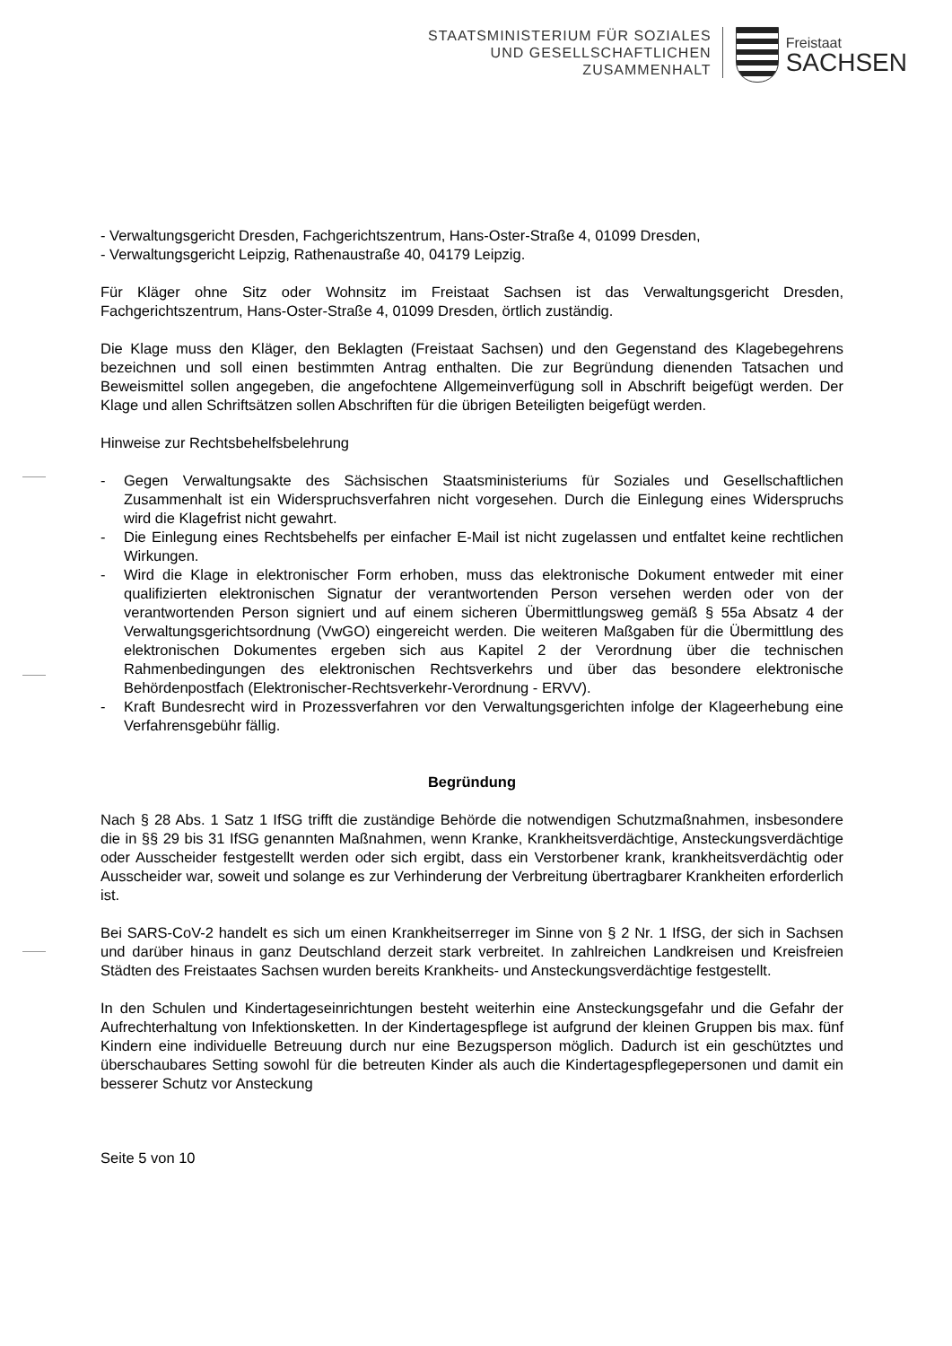STAATSMINISTERIUM FÜR SOZIALES
UND GESELLSCHAFTLICHEN
ZUSAMMENHALT
Freistaat
SACHSEN
- Verwaltungsgericht Dresden, Fachgerichtszentrum, Hans-Oster-Straße 4, 01099 Dresden,
- Verwaltungsgericht Leipzig, Rathenaustraße 40, 04179 Leipzig.
Für Kläger ohne Sitz oder Wohnsitz im Freistaat Sachsen ist das Verwaltungsgericht Dresden, Fachgerichtszentrum, Hans-Oster-Straße 4, 01099 Dresden, örtlich zuständig.
Die Klage muss den Kläger, den Beklagten (Freistaat Sachsen) und den Gegenstand des Klagebegehrens bezeichnen und soll einen bestimmten Antrag enthalten. Die zur Begründung dienenden Tatsachen und Beweismittel sollen angegeben, die angefochtene Allgemeinverfügung soll in Abschrift beigefügt werden. Der Klage und allen Schriftsätzen sollen Abschriften für die übrigen Beteiligten beigefügt werden.
Hinweise zur Rechtsbehelfsbelehrung
- Gegen Verwaltungsakte des Sächsischen Staatsministeriums für Soziales und Gesellschaftlichen Zusammenhalt ist ein Widerspruchsverfahren nicht vorgesehen. Durch die Einlegung eines Widerspruchs wird die Klagefrist nicht gewahrt.
- Die Einlegung eines Rechtsbehelfs per einfacher E-Mail ist nicht zugelassen und entfaltet keine rechtlichen Wirkungen.
- Wird die Klage in elektronischer Form erhoben, muss das elektronische Dokument entweder mit einer qualifizierten elektronischen Signatur der verantwortenden Person versehen werden oder von der verantwortenden Person signiert und auf einem sicheren Übermittlungsweg gemäß § 55a Absatz 4 der Verwaltungsgerichtsordnung (VwGO) eingereicht werden. Die weiteren Maßgaben für die Übermittlung des elektronischen Dokumentes ergeben sich aus Kapitel 2 der Verordnung über die technischen Rahmenbedingungen des elektronischen Rechtsverkehrs und über das besondere elektronische Behördenpostfach (Elektronischer-Rechtsverkehr-Verordnung - ERVV).
- Kraft Bundesrecht wird in Prozessverfahren vor den Verwaltungsgerichten infolge der Klageerhebung eine Verfahrensgebühr fällig.
Begründung
Nach § 28 Abs. 1 Satz 1 IfSG trifft die zuständige Behörde die notwendigen Schutzmaßnahmen, insbesondere die in §§ 29 bis 31 IfSG genannten Maßnahmen, wenn Kranke, Krankheitsverdächtige, Ansteckungsverdächtige oder Ausscheider festgestellt werden oder sich ergibt, dass ein Verstorbener krank, krankheitsverdächtig oder Ausscheider war, soweit und solange es zur Verhinderung der Verbreitung übertragbarer Krankheiten erforderlich ist.
Bei SARS-CoV-2 handelt es sich um einen Krankheitserreger im Sinne von § 2 Nr. 1 IfSG, der sich in Sachsen und darüber hinaus in ganz Deutschland derzeit stark verbreitet. In zahlreichen Landkreisen und Kreisfreien Städten des Freistaates Sachsen wurden bereits Krankheits- und Ansteckungsverdächtige festgestellt.
In den Schulen und Kindertageseinrichtungen besteht weiterhin eine Ansteckungsgefahr und die Gefahr der Aufrechterhaltung von Infektionsketten. In der Kindertagespflege ist aufgrund der kleinen Gruppen bis max. fünf Kindern eine individuelle Betreuung durch nur eine Bezugsperson möglich. Dadurch ist ein geschütztes und überschaubares Setting sowohl für die betreuten Kinder als auch die Kindertagespflegepersonen und damit ein besserer Schutz vor Ansteckung
Seite 5 von 10